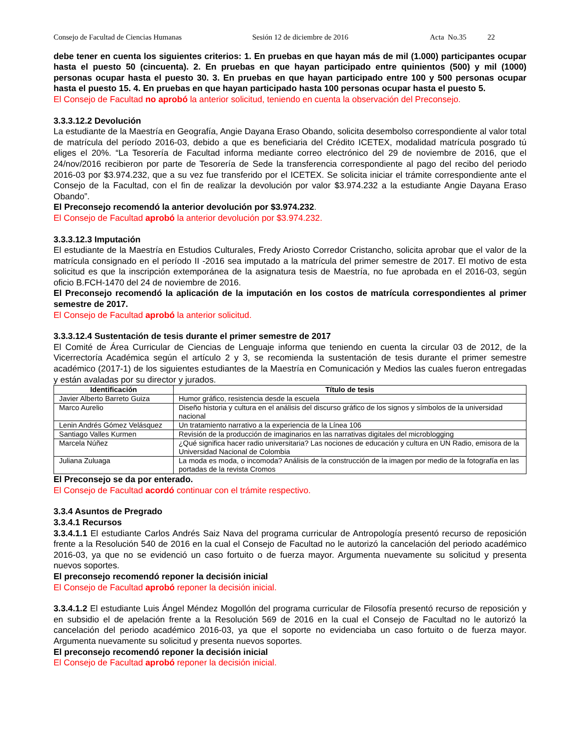Consejo de Facultad de Ciencias Humanas Sesión 12 de diciembre de 2016 Acta No.35 22
debe tener en cuenta los siguientes criterios: 1. En pruebas en que hayan más de mil (1.000) participantes ocupar hasta el puesto 50 (cincuenta). 2. En pruebas en que hayan participado entre quinientos (500) y mil (1000) personas ocupar hasta el puesto 30. 3. En pruebas en que hayan participado entre 100 y 500 personas ocupar hasta el puesto 15. 4. En pruebas en que hayan participado hasta 100 personas ocupar hasta el puesto 5.
El Consejo de Facultad no aprobó la anterior solicitud, teniendo en cuenta la observación del Preconsejo.
3.3.3.12.2 Devolución
La estudiante de la Maestría en Geografía, Angie Dayana Eraso Obando, solicita desembolso correspondiente al valor total de matrícula del período 2016-03, debido a que es beneficiaria del Crédito ICETEX, modalidad matrícula posgrado tú eliges el 20%. “La Tesorería de Facultad informa mediante correo electrónico del 29 de noviembre de 2016, que el 24/nov/2016 recibieron por parte de Tesorería de Sede la transferencia correspondiente al pago del recibo del periodo 2016-03 por $3.974.232, que a su vez fue transferido por el ICETEX. Se solicita iniciar el trámite correspondiente ante el Consejo de la Facultad, con el fin de realizar la devolución por valor $3.974.232 a la estudiante Angie Dayana Eraso Obando”.
El Preconsejo recomendó la anterior devolución por $3.974.232.
El Consejo de Facultad aprobó la anterior devolución por $3.974.232.
3.3.3.12.3 Imputación
El estudiante de la Maestría en Estudios Culturales, Fredy Ariosto Corredor Cristancho, solicita aprobar que el valor de la matrícula consignado en el período II -2016 sea imputado a la matrícula del primer semestre de 2017. El motivo de esta solicitud es que la inscripción extemporánea de la asignatura tesis de Maestría, no fue aprobada en el 2016-03, según oficio B.FCH-1470 del 24 de noviembre de 2016.
El Preconsejo recomendó la aplicación de la imputación en los costos de matrícula correspondientes al primer semestre de 2017.
El Consejo de Facultad aprobó la anterior solicitud.
3.3.3.12.4 Sustentación de tesis durante el primer semestre de 2017
El Comité de Área Curricular de Ciencias de Lenguaje informa que teniendo en cuenta la circular 03 de 2012, de la Vicerrectoría Académica según el artículo 2 y 3, se recomienda la sustentación de tesis durante el primer semestre académico (2017-1) de los siguientes estudiantes de la Maestría en Comunicación y Medios las cuales fueron entregadas y están avaladas por su director y jurados.
| Identificación | Título de tesis |
| --- | --- |
| Javier Alberto Barreto Guiza | Humor gráfico, resistencia desde la escuela |
| Marco Aurelio | Diseño historia y cultura en el análisis del discurso gráfico de los signos y símbolos de la universidad nacional |
| Lenin Andrés Gómez Velásquez | Un tratamiento narrativo a la experiencia de la Línea 106 |
| Santiago Valles Kurmen | Revisión de la producción de imaginarios en las narrativas digitales del microblogging |
| Marcela Núñez | ¿Qué significa hacer radio universitaria? Las nociones de educación y cultura en UN Radio, emisora de la Universidad Nacional de Colombia |
| Juliana Zuluaga | La moda es moda, o incomoda? Análisis de la construcción de la imagen por medio de la fotografía en las portadas de la revista Cromos |
El Preconsejo se da por enterado.
El Consejo de Facultad acordó continuar con el trámite respectivo.
3.3.4 Asuntos de Pregrado
3.3.4.1 Recursos
3.3.4.1.1 El estudiante Carlos Andrés Saiz Nava del programa curricular de Antropología presentó recurso de reposición frente a la Resolución 540 de 2016 en la cual el Consejo de Facultad no le autorizó la cancelación del periodo académico 2016-03, ya que no se evidenció un caso fortuito o de fuerza mayor. Argumenta nuevamente su solicitud y presenta nuevos soportes.
El preconsejo recomendó reponer la decisión inicial
El Consejo de Facultad aprobó reponer la decisión inicial.
3.3.4.1.2 El estudiante Luis Ángel Méndez Mogollón del programa curricular de Filosofía presentó recurso de reposición y en subsidio el de apelación frente a la Resolución 569 de 2016 en la cual el Consejo de Facultad no le autorizó la cancelación del periodo académico 2016-03, ya que el soporte no evidenciaba un caso fortuito o de fuerza mayor. Argumenta nuevamente su solicitud y presenta nuevos soportes.
El preconsejo recomendó reponer la decisión inicial
El Consejo de Facultad aprobó reponer la decisión inicial.